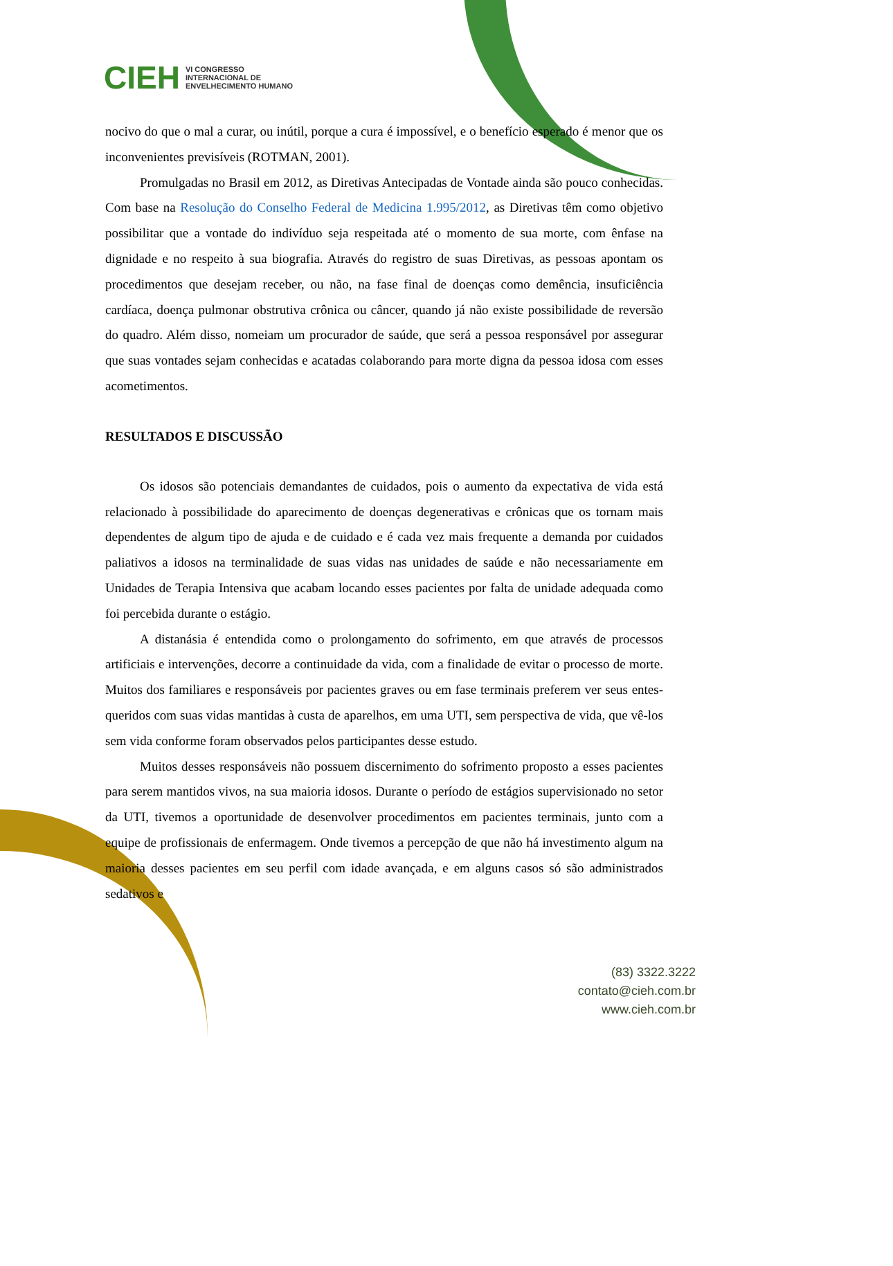CIEH
VI CONGRESSO
INTERNACIONAL DE
ENVELHECIMENTO HUMANO
nocivo do que o mal a curar, ou inútil, porque a cura é impossível, e o benefício esperado é menor que os inconvenientes previsíveis (ROTMAN, 2001).
Promulgadas no Brasil em 2012, as Diretivas Antecipadas de Vontade ainda são pouco conhecidas. Com base na Resolução do Conselho Federal de Medicina 1.995/2012, as Diretivas têm como objetivo possibilitar que a vontade do indivíduo seja respeitada até o momento de sua morte, com ênfase na dignidade e no respeito à sua biografia. Através do registro de suas Diretivas, as pessoas apontam os procedimentos que desejam receber, ou não, na fase final de doenças como demência, insuficiência cardíaca, doença pulmonar obstrutiva crônica ou câncer, quando já não existe possibilidade de reversão do quadro. Além disso, nomeiam um procurador de saúde, que será a pessoa responsável por assegurar que suas vontades sejam conhecidas e acatadas colaborando para morte digna da pessoa idosa com esses acometimentos.
RESULTADOS E DISCUSSÃO
Os idosos são potenciais demandantes de cuidados, pois o aumento da expectativa de vida está relacionado à possibilidade do aparecimento de doenças degenerativas e crônicas que os tornam mais dependentes de algum tipo de ajuda e de cuidado e é cada vez mais frequente a demanda por cuidados paliativos a idosos na terminalidade de suas vidas nas unidades de saúde e não necessariamente em Unidades de Terapia Intensiva que acabam locando esses pacientes por falta de unidade adequada como foi percebida durante o estágio.
A distanásia é entendida como o prolongamento do sofrimento, em que através de processos artificiais e intervenções, decorre a continuidade da vida, com a finalidade de evitar o processo de morte. Muitos dos familiares e responsáveis por pacientes graves ou em fase terminais preferem ver seus entes-queridos com suas vidas mantidas à custa de aparelhos, em uma UTI, sem perspectiva de vida, que vê-los sem vida conforme foram observados pelos participantes desse estudo.
Muitos desses responsáveis não possuem discernimento do sofrimento proposto a esses pacientes para serem mantidos vivos, na sua maioria idosos. Durante o período de estágios supervisionado no setor da UTI, tivemos a oportunidade de desenvolver procedimentos em pacientes terminais, junto com a equipe de profissionais de enfermagem. Onde tivemos a percepção de que não há investimento algum na maioria desses pacientes em seu perfil com idade avançada, e em alguns casos só são administrados sedativos e
(83) 3322.3222
contato@cieh.com.br
www.cieh.com.br